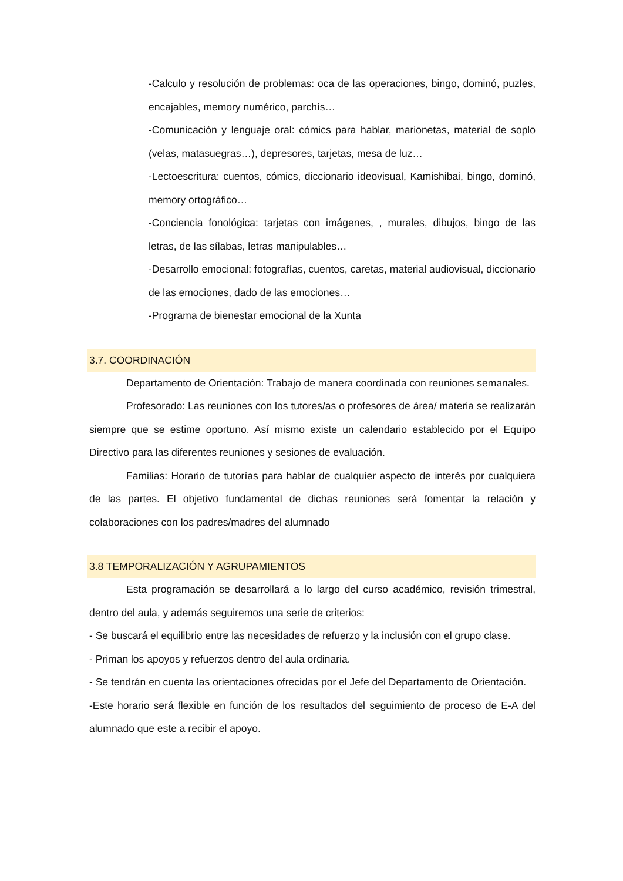-Calculo y resolución de problemas: oca de las operaciones, bingo, dominó, puzles, encajables, memory numérico, parchís…
-Comunicación y lenguaje oral: cómics para hablar, marionetas, material de soplo (velas, matasuegras…), depresores, tarjetas, mesa de luz…
-Lectoescritura: cuentos, cómics, diccionario ideovisual, Kamishibai, bingo, dominó, memory ortográfico…
-Conciencia fonológica: tarjetas con imágenes, , murales, dibujos, bingo de las letras, de las sílabas, letras manipulables…
-Desarrollo emocional: fotografías, cuentos, caretas, material audiovisual, diccionario de las emociones, dado de las emociones…
-Programa de bienestar emocional de la Xunta
3.7. COORDINACIÓN
Departamento de Orientación: Trabajo de manera coordinada con reuniones semanales.
Profesorado: Las reuniones con los tutores/as o profesores de área/ materia se realizarán siempre que se estime oportuno. Así mismo existe un calendario establecido por el Equipo Directivo para las diferentes reuniones y sesiones de evaluación.
Familias: Horario de tutorías para hablar de cualquier aspecto de interés por cualquiera de las partes. El objetivo fundamental de dichas reuniones será fomentar la relación y colaboraciones con los padres/madres del alumnado
3.8 TEMPORALIZACIÓN Y AGRUPAMIENTOS
Esta programación se desarrollará a lo largo del curso académico, revisión trimestral, dentro del aula, y además seguiremos una serie de criterios:
- Se buscará el equilibrio entre las necesidades de refuerzo y la inclusión con el grupo clase.
- Priman los apoyos y refuerzos dentro del aula ordinaria.
- Se tendrán en cuenta las orientaciones ofrecidas por el Jefe del Departamento de Orientación.
-Este horario será flexible en función de los resultados del seguimiento de proceso de E-A del alumnado que este a recibir el apoyo.